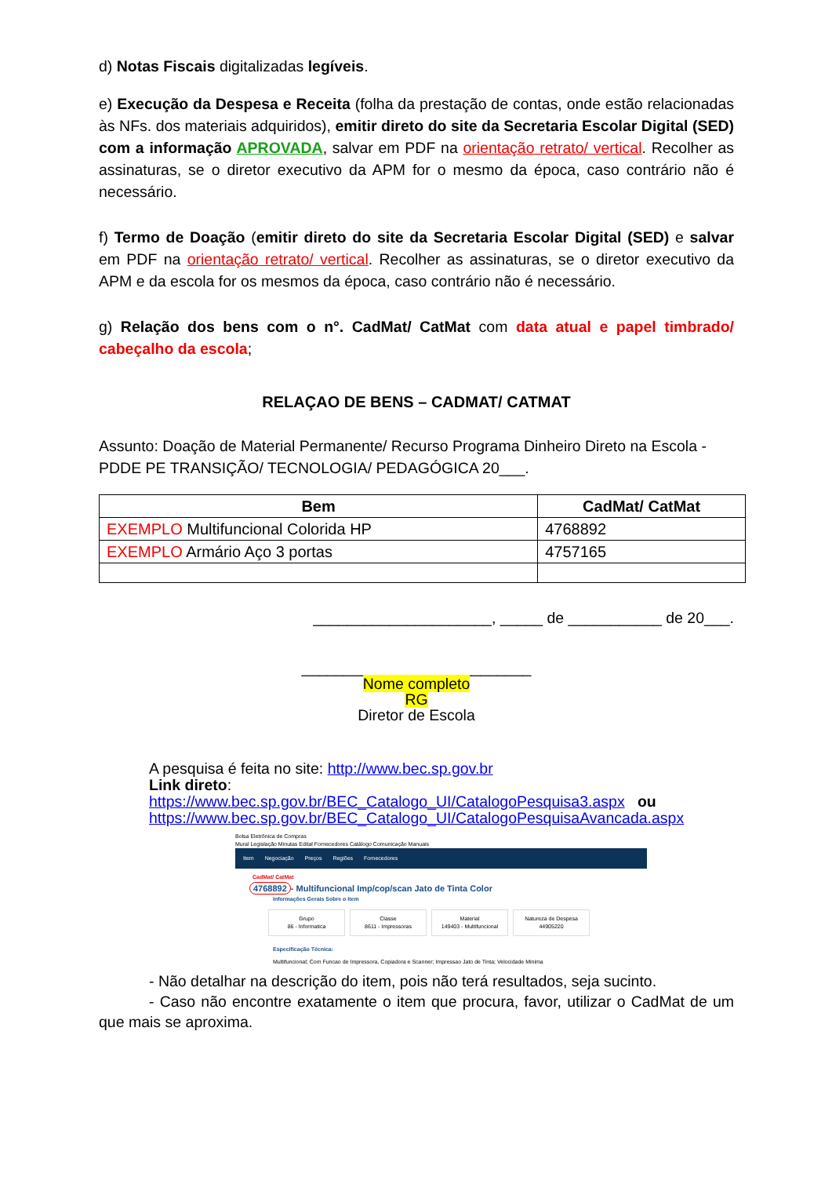d) Notas Fiscais digitalizadas legíveis.
e) Execução da Despesa e Receita (folha da prestação de contas, onde estão relacionadas às NFs. dos materiais adquiridos), emitir direto do site da Secretaria Escolar Digital (SED) com a informação APROVADA, salvar em PDF na orientação retrato/ vertical. Recolher as assinaturas, se o diretor executivo da APM for o mesmo da época, caso contrário não é necessário.
f) Termo de Doação (emitir direto do site da Secretaria Escolar Digital (SED) e salvar em PDF na orientação retrato/ vertical. Recolher as assinaturas, se o diretor executivo da APM e da escola for os mesmos da época, caso contrário não é necessário.
g) Relação dos bens com o n°. CadMat/ CatMat com data atual e papel timbrado/ cabeçalho da escola;
RELAÇAO DE BENS – CADMAT/ CATMAT
Assunto: Doação de Material Permanente/ Recurso Programa Dinheiro Direto na Escola - PDDE PE TRANSIÇÃO/ TECNOLOGIA/ PEDAGÓGICA 20___.
| Bem | CadMat/ CatMat |
| --- | --- |
| EXEMPLO Multifuncional Colorida HP | 4768892 |
| EXEMPLO Armário Aço 3 portas | 4757165 |
_____________________, _____ de ___________ de 20___.
___________________________
Nome completo
RG
Diretor de Escola
A pesquisa é feita no site: http://www.bec.sp.gov.br
Link direto:
https://www.bec.sp.gov.br/BEC_Catalogo_UI/CatalogoPesquisa3.aspx ou
https://www.bec.sp.gov.br/BEC_Catalogo_UI/CatalogoPesquisaAvancada.aspx
Bolsa Eletrônica de Compras
Mural Legislação Minutas Edital Fornecedores Catálogo Comunicação Manuais
Item Negociação Preços Regiões Fornecedores
CadMat/ CatMat
4768892 - Multifuncional Imp/cop/scan Jato de Tinta Color
Informações Gerais Sobre o Item
Grupo
86 - Informatica Classe
8611 - Impressoras Material
149403 - Multifuncional Natureza de Despesa
44905220
Especificação Técnica:
Multifuncional; Com Funcao de Impressora, Copiadora e Scanner; Impressao Jato de Tinta; Velocidade Minima
- Não detalhar na descrição do item, pois não terá resultados, seja sucinto.
- Caso não encontre exatamente o item que procura, favor, utilizar o CadMat de um que mais se aproxima.